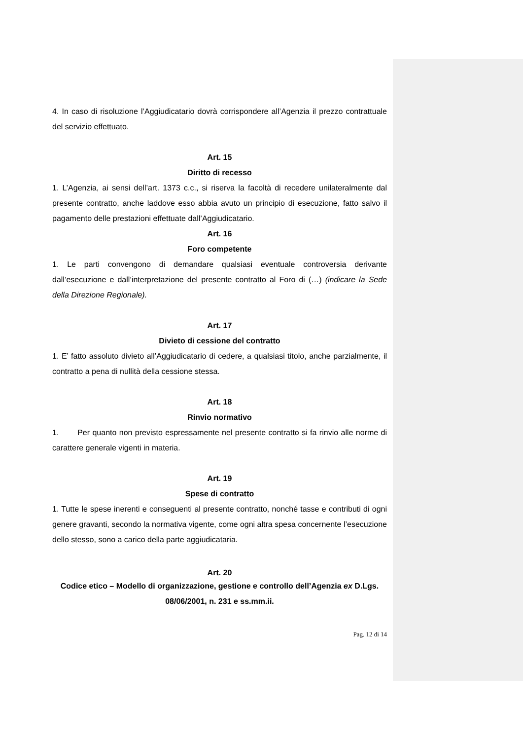4. In caso di risoluzione l’Aggiudicatario dovrà corrispondere all’Agenzia il prezzo contrattuale del servizio effettuato.
Art. 15
Diritto di recesso
1. L’Agenzia, ai sensi dell’art. 1373 c.c., si riserva la facoltà di recedere unilateralmente dal presente contratto, anche laddove esso abbia avuto un principio di esecuzione, fatto salvo il pagamento delle prestazioni effettuate dall’Aggiudicatario.
Art. 16
Foro competente
1. Le parti convengono di demandare qualsiasi eventuale controversia derivante dall’esecuzione e dall’interpretazione del presente contratto al Foro di (…) (indicare la Sede della Direzione Regionale).
Art. 17
Divieto di cessione del contratto
1. E’ fatto assoluto divieto all’Aggiudicatario di cedere, a qualsiasi titolo, anche parzialmente, il contratto a pena di nullità della cessione stessa.
Art. 18
Rinvio normativo
1. Per quanto non previsto espressamente nel presente contratto si fa rinvio alle norme di carattere generale vigenti in materia.
Art. 19
Spese di contratto
1. Tutte le spese inerenti e conseguenti al presente contratto, nonché tasse e contributi di ogni genere gravanti, secondo la normativa vigente, come ogni altra spesa concernente l’esecuzione dello stesso, sono a carico della parte aggiudicataria.
Art. 20
Codice etico – Modello di organizzazione, gestione e controllo dell’Agenzia ex D.Lgs. 08/06/2001, n. 231 e ss.mm.ii.
Pag. 12 di 14